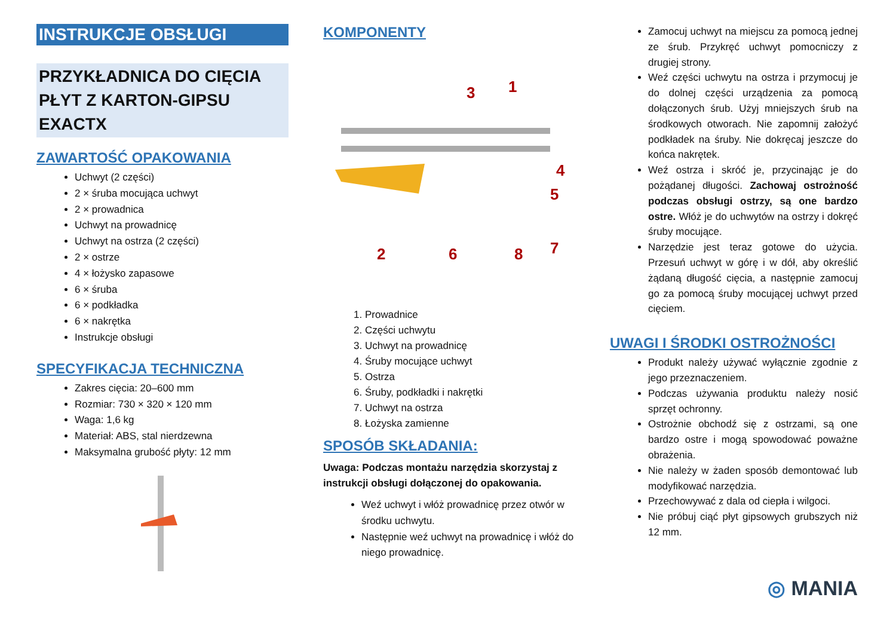INSTRUKCJE OBSŁUGI
PRZYKŁADNICA DO CIĘCIA PŁYT Z KARTON-GIPSU EXACTX
ZAWARTOŚĆ OPAKOWANIA
Uchwyt (2 części)
2 × śruba mocująca uchwyt
2 × prowadnica
Uchwyt na prowadnicę
Uchwyt na ostrza (2 części)
2 × ostrze
4 × łożysko zapasowe
6 × śruba
6 × podkładka
6 × nakrętka
Instrukcje obsługi
SPECYFIKACJA TECHNICZNA
Zakres cięcia: 20–600 mm
Rozmiar: 730 × 320 × 120 mm
Waga: 1,6 kg
Materiał: ABS, stal nierdzewna
Maksymalna grubość płyty: 12 mm
KOMPONENTY
3
1
4
5
2
6
7
8
1. Prowadnice
2. Części uchwytu
3. Uchwyt na prowadnicę
4. Śruby mocujące uchwyt
5. Ostrza
6. Śruby, podkładki i nakrętki
7. Uchwyt na ostrza
8. Łożyska zamienne
SPOSÓB SKŁADANIA:
Uwaga: Podczas montażu narzędzia skorzystaj z instrukcji obsługi dołączonej do opakowania.
Weź uchwyt i włóż prowadnicę przez otwór w środku uchwytu.
Następnie weź uchwyt na prowadnicę i włóż do niego prowadnicę.
Zamocuj uchwyt na miejscu za pomocą jednej ze śrub. Przykręć uchwyt pomocniczy z drugiej strony.
Weź części uchwytu na ostrza i przymocuj je do dolnej części urządzenia za pomocą dołączonych śrub. Użyj mniejszych śrub na środkowych otworach. Nie zapomnij założyć podkładek na śruby. Nie dokręcaj jeszcze do końca nakrętek.
Weź ostrza i skróć je, przycinając je do pożądanej długości. Zachowaj ostrożność podczas obsługi ostrzy, są one bardzo ostre. Włóż je do uchwytów na ostrzy i dokręć śruby mocujące.
Narzędzie jest teraz gotowe do użycia. Przesuń uchwyt w górę i w dół, aby określić żądaną długość cięcia, a następnie zamocuj go za pomocą śruby mocującej uchwyt przed cięciem.
UWAGI I ŚRODKI OSTROŻNOŚCI
Produkt należy używać wyłącznie zgodnie z jego przeznaczeniem.
Podczas używania produktu należy nosić sprzęt ochronny.
Ostrożnie obchodź się z ostrzami, są one bardzo ostre i mogą spowodować poważne obrażenia.
Nie należy w żaden sposób demontować lub modyfikować narzędzia.
Przechowywać z dala od ciepła i wilgoci.
Nie próbuj ciąć płyt gipsowych grubszych niż 12 mm.
◎ MANIA